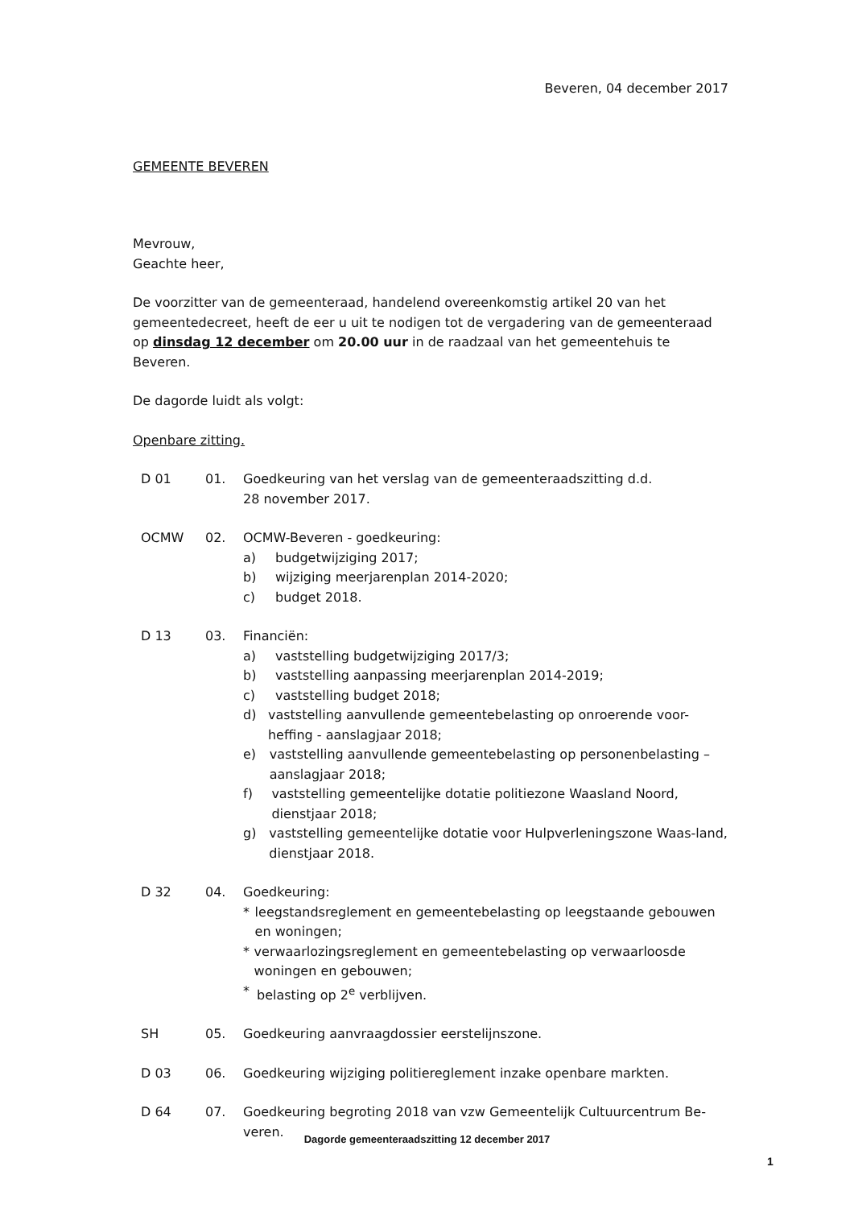Beveren, 04 december 2017
GEMEENTE BEVEREN
Mevrouw,
Geachte heer,
De voorzitter van de gemeenteraad, handelend overeenkomstig artikel 20 van het gemeentedecreet, heeft de eer u uit te nodigen tot de vergadering van de gemeenteraad op dinsdag 12 december om 20.00 uur in de raadzaal van het gemeentehuis te Beveren.
De dagorde luidt als volgt:
Openbare zitting.
D 01 01. Goedkeuring van het verslag van de gemeenteraadszitting d.d.
28 november 2017.
OCMW 02. OCMW-Beveren - goedkeuring:
a) budgetwijziging 2017;
b) wijziging meerjarenplan 2014-2020;
c) budget 2018.
D 13 03. Financiën:
a) vaststelling budgetwijziging 2017/3;
b) vaststelling aanpassing meerjarenplan 2014-2019;
c) vaststelling budget 2018;
d) vaststelling aanvullende gemeentebelasting op onroerende voor-heffing - aanslagjaar 2018;
e) vaststelling aanvullende gemeentebelasting op personenbelasting – aanslagjaar 2018;
f) vaststelling gemeentelijke dotatie politiezone Waasland Noord, dienstjaar 2018;
g) vaststelling gemeentelijke dotatie voor Hulpverleningszone Waas-land, dienstjaar 2018.
D 32 04. Goedkeuring:
* leegstandsreglement en gemeentebelasting op leegstaande gebouwen en woningen;
* verwaarlozingsreglement en gemeentebelasting op verwaarloosde woningen en gebouwen;
* belasting op 2<sup>e</sup> verblijven.
SH 05. Goedkeuring aanvraagdossier eerstelijnszone.
D 03 06. Goedkeuring wijziging politiereglement inzake openbare markten.
D 64 07. Goedkeuring begroting 2018 van vzw Gemeentelijk Cultuurcentrum Be-veren.
Dagorde gemeenteraadszitting 12 december 2017
1